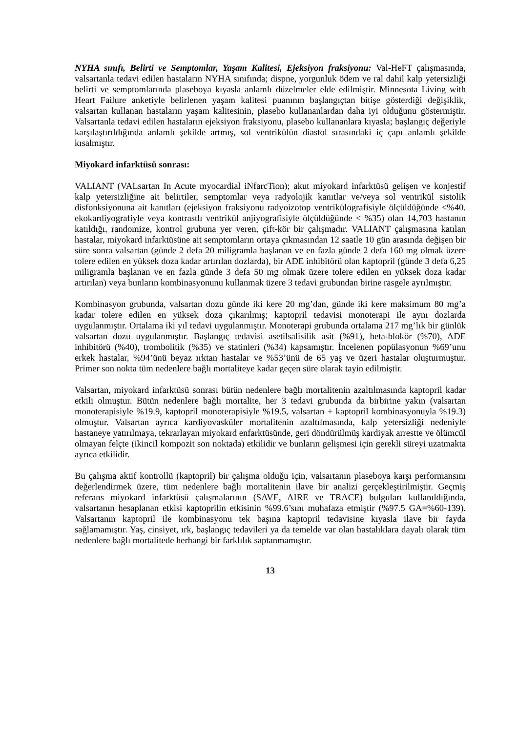NYHA sınıfı, Belirti ve Semptomlar, Yaşam Kalitesi, Ejeksiyon fraksiyonu: Val-HeFT çalışmasında, valsartanla tedavi edilen hastaların NYHA sınıfında; dispne, yorgunluk ödem ve ral dahil kalp yetersizliği belirti ve semptomlarında plaseboya kıyasla anlamlı düzelmeler elde edilmiştir. Minnesota Living with Heart Failure anketiyle belirlenen yaşam kalitesi puanının başlangıçtan bitişe gösterdiği değişiklik, valsartan kullanan hastaların yaşam kalitesinin, plasebo kullananlardan daha iyi olduğunu göstermiştir. Valsartanla tedavi edilen hastaların ejeksiyon fraksiyonu, plasebo kullananlara kıyasla; başlangıç değeriyle karşılaştırıldığında anlamlı şekilde artmış, sol ventrikülün diastol sırasındaki iç çapı anlamlı şekilde kısalmıştır.
Miyokard infarktüsü sonrası:
VALIANT (VALsartan In Acute myocardial iNfarcTion); akut miyokard infarktüsü gelişen ve konjestif kalp yetersizliğine ait belirtiler, semptomlar veya radyolojik kanıtlar ve/veya sol ventrikül sistolik disfonksiyonuna ait kanıtları (ejeksiyon fraksiyonu radyoizotop ventrikülografisiyle ölçüldüğünde <%40. ekokardiyografiyle veya kontrastlı ventrikül anjiyografisiyle ölçüldüğünde < %35) olan 14,703 hastanın katıldığı, randomize, kontrol grubuna yer veren, çift-kör bir çalışmadır. VALIANT çalışmasına katılan hastalar, miyokard infarktüsüne ait semptomların ortaya çıkmasından 12 saatle 10 gün arasında değişen bir süre sonra valsartan (günde 2 defa 20 miligramla başlanan ve en fazla günde 2 defa 160 mg olmak üzere tolere edilen en yüksek doza kadar artırılan dozlarda), bir ADE inhibitörü olan kaptopril (günde 3 defa 6,25 miligramla başlanan ve en fazla günde 3 defa 50 mg olmak üzere tolere edilen en yüksek doza kadar artırılan) veya bunların kombinasyonunu kullanmak üzere 3 tedavi grubundan birine rasgele ayrılmıştır.
Kombinasyon grubunda, valsartan dozu günde iki kere 20 mg’dan, günde iki kere maksimum 80 mg’a kadar tolere edilen en yüksek doza çıkarılmış; kaptopril tedavisi monoterapi ile aynı dozlarda uygulanmıştır. Ortalama iki yıl tedavi uygulanmıştır. Monoterapi grubunda ortalama 217 mg’lık bir günlük valsartan dozu uygulanmıştır. Başlangıç tedavisi asetilsalisilik asit (%91), beta-blokör (%70), ADE inhibitörü (%40), trombolitik (%35) ve statinleri (%34) kapsamıştır. İncelenen popülasyonun %69’unu erkek hastalar, %94’ünü beyaz ırktan hastalar ve %53’ünü de 65 yaş ve üzeri hastalar oluşturmuştur. Primer son nokta tüm nedenlere bağlı mortaliteye kadar geçen süre olarak tayin edilmiştir.
Valsartan, miyokard infarktüsü sonrası bütün nedenlere bağlı mortalitenin azaltılmasında kaptopril kadar etkili olmuştur. Bütün nedenlere bağlı mortalite, her 3 tedavi grubunda da birbirine yakın (valsartan monoterapisiyle %19.9, kaptopril monoterapisiyle %19.5, valsartan + kaptopril kombinasyonuyla %19.3) olmuştur. Valsartan ayrıca kardiyovasküler mortalitenin azaltılmasında, kalp yetersizliği nedeniyle hastaneye yatırılmaya, tekrarlayan miyokard enfarktüsünde, geri döndürülmüş kardiyak arrestte ve ölümcül olmayan felçte (ikincil kompozit son noktada) etkilidir ve bunların gelişmesi için gerekli süreyi uzatmakta ayrıca etkilidir.
Bu çalışma aktif kontrollü (kaptopril) bir çalışma olduğu için, valsartanın plaseboya karşı performansını değerlendirmek üzere, tüm nedenlere bağlı mortalitenin ilave bir analizi gerçekleştirilmiştir. Geçmiş referans miyokard infarktüsü çalışmalarının (SAVE, AIRE ve TRACE) bulguları kullanıldığında, valsartanın hesaplanan etkisi kaptoprilin etkisinin %99.6’sını muhafaza etmiştir (%97.5 GA=%60-139). Valsartanın kaptopril ile kombinasyonu tek başına kaptopril tedavisine kıyasla ilave bir fayda sağlamamıştır. Yaş, cinsiyet, ırk, başlangıç tedavileri ya da temelde var olan hastalıklara dayalı olarak tüm nedenlere bağlı mortalitede herhangi bir farklılık saptanmamıştır.
13